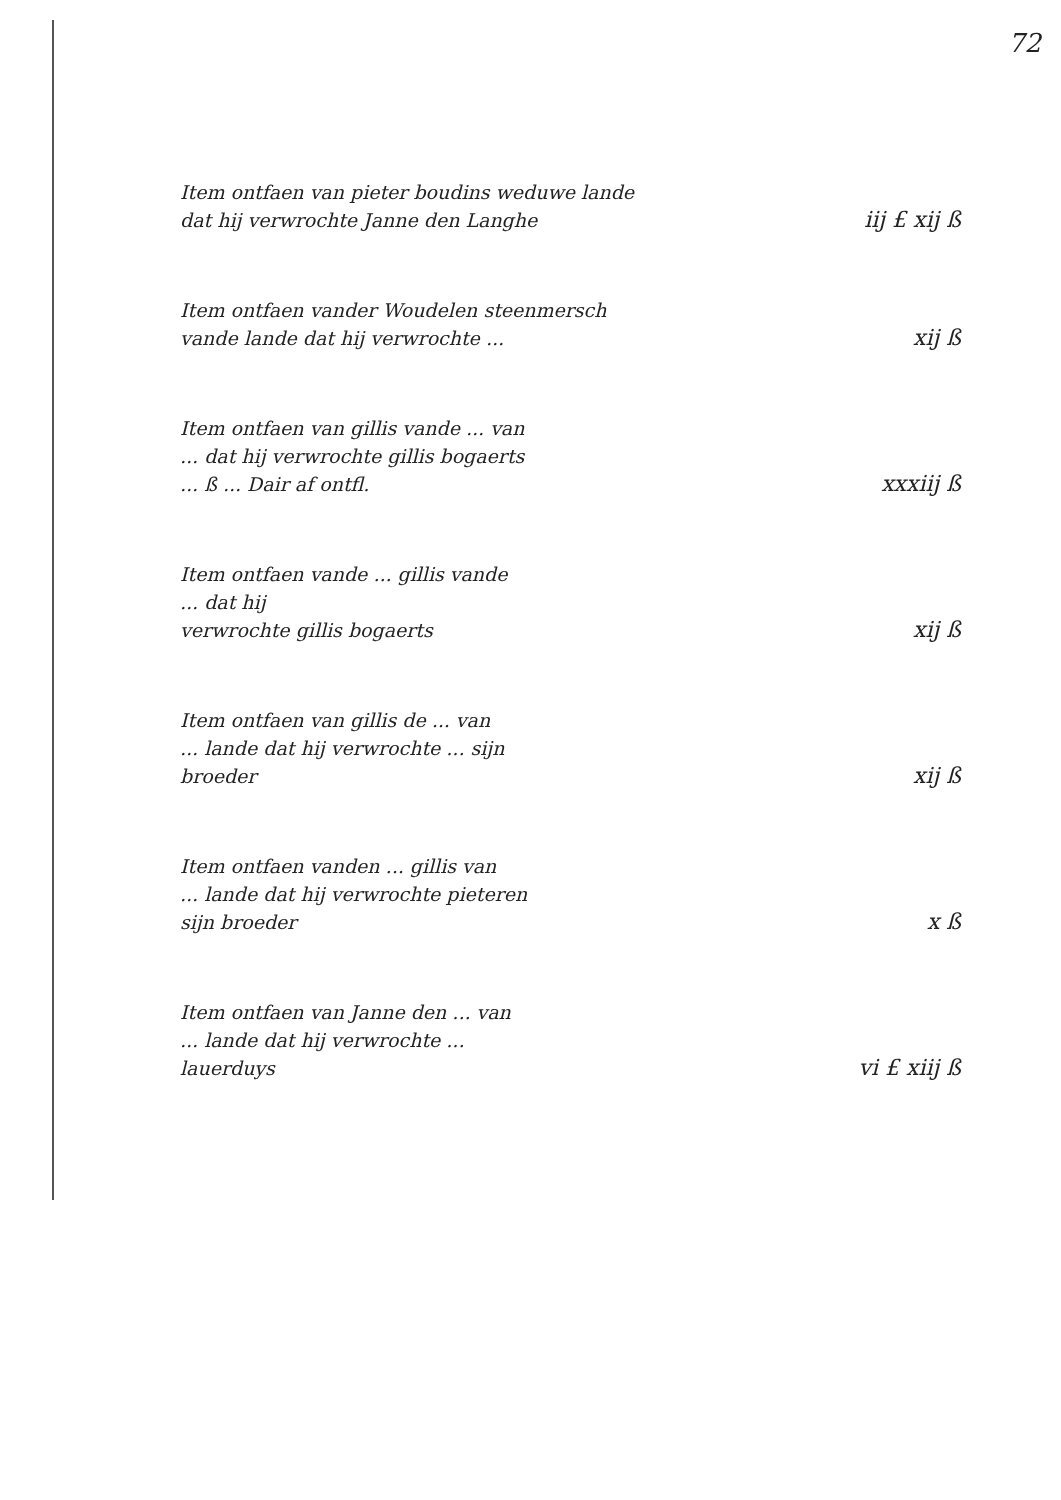72
Item ontfaen van pieter boudins weduwe lande
dat hij verwrochte Janne den Langhe
iij £ xij ß
Item ontfaen vander Woudelen steenmersch
vande lande dat hij verwrochte ...
xij ß
Item ontfaen van gillis vande ... van
... dat hij verwrochte gillis bogaerts
... ß ... Dair af ontfl.
xxxiij ß
Item ontfaen vande ... gillis vande
... dat hij
verwrochte gillis bogaerts
xij ß
Item ontfaen van gillis de ... van
... lande dat hij verwrochte ... sijn
broeder
xij ß
Item ontfaen vanden ... gillis van
... lande dat hij verwrochte pieteren
sijn broeder
x ß
Item ontfaen van Janne den ... van
... lande dat hij verwrochte ...
lauerduys
vi £ xiij ß